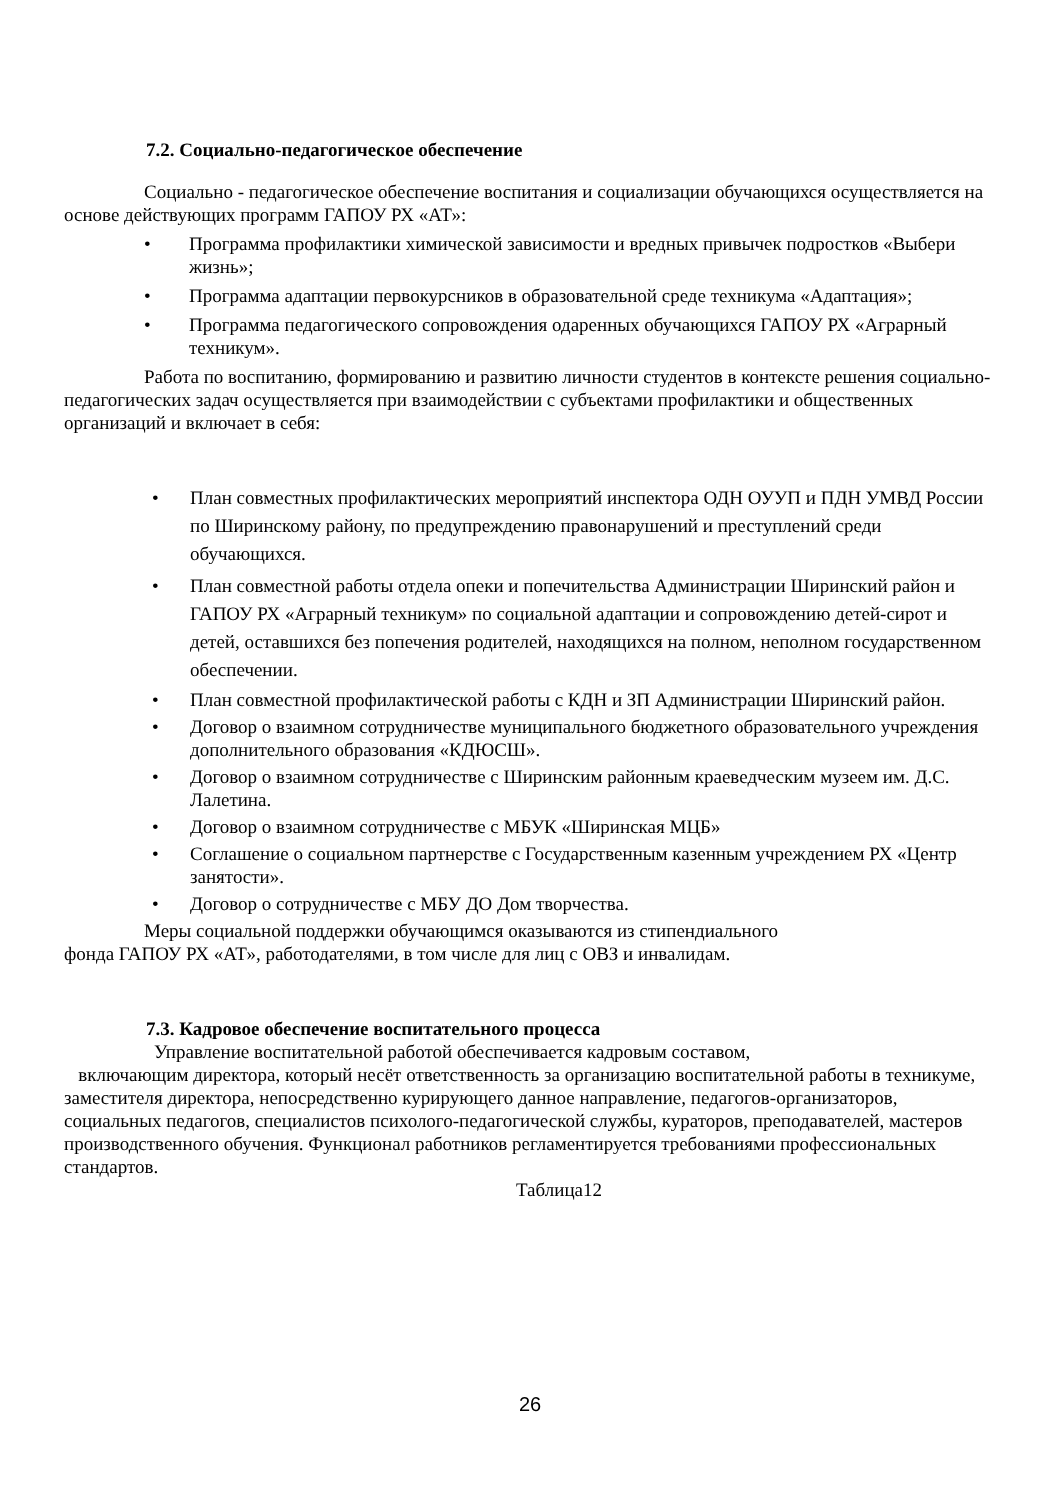7.2. Социально-педагогическое обеспечение
Социально - педагогическое обеспечение воспитания и социализации обучающихся осуществляется на основе действующих программ ГАПОУ РХ «АТ»:
• Программа профилактики химической зависимости и вредных привычек подростков «Выбери жизнь»;
• Программа адаптации первокурсников в образовательной среде техникума «Адаптация»;
• Программа педагогического сопровождения одаренных обучающихся ГАПОУ РХ «Аграрный техникум».
Работа по воспитанию, формированию и развитию личности студентов в контексте решения социально-педагогических задач осуществляется при взаимодействии с субъектами профилактики и общественных организаций и включает в себя:
• План совместных профилактических мероприятий инспектора ОДН ОУУП и ПДН УМВД России по Ширинскому району, по предупреждению правонарушений и преступлений среди обучающихся.
• План совместной работы отдела опеки и попечительства Администрации Ширинский район и ГАПОУ РХ «Аграрный техникум» по социальной адаптации и сопровождению детей-сирот и детей, оставшихся без попечения родителей, находящихся на полном, неполном государственном обеспечении.
• План совместной профилактической работы с КДН и ЗП Администрации Ширинский район.
• Договор о взаимном сотрудничестве муниципального бюджетного образовательного учреждения дополнительного образования «КДЮСШ».
• Договор о взаимном сотрудничестве с Ширинским районным краеведческим музеем им. Д.С. Лалетина.
• Договор о взаимном сотрудничестве с МБУК «Ширинская МЦБ»
• Соглашение о социальном партнерстве с Государственным казенным учреждением РХ «Центр занятости».
• Договор о сотрудничестве с МБУ ДО Дом творчества.
Меры социальной поддержки обучающимся оказываются из стипендиального
фонда ГАПОУ РХ «АТ», работодателями, в том числе для лиц с ОВЗ и инвалидам.
7.3. Кадровое обеспечение воспитательного процесса
Управление воспитательной работой обеспечивается кадровым составом,
включающим директора, который несёт ответственность за организацию воспитательной работы в техникуме, заместителя директора, непосредственно курирующего данное направление, педагогов-организаторов, социальных педагогов, специалистов психолого-педагогической службы, кураторов, преподавателей, мастеров производственного обучения. Функционал работников регламентируется требованиями профессиональных стандартов.
Таблица12
26